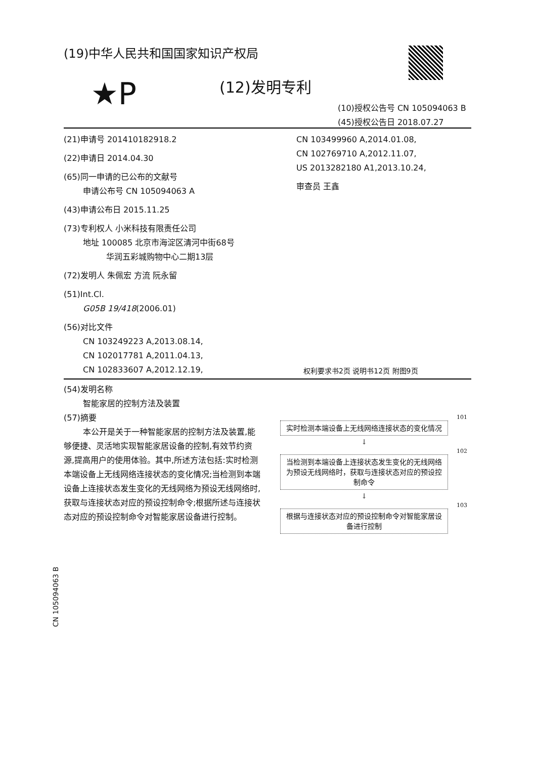(19)中华人民共和国国家知识产权局
★P (12)发明专利
(10)授权公告号 CN 105094063 B
(45)授权公告日 2018.07.27
(21)申请号 201410182918.2
(22)申请日 2014.04.30
(65)同一申请的已公布的文献号
申请公布号 CN 105094063 A
(43)申请公布日 2015.11.25
(73)专利权人 小米科技有限责任公司
地址 100085 北京市海淀区清河中街68号
华润五彩城购物中心二期13层
(72)发明人 朱佩宏 方流 阮永留
(51)Int.Cl.
G05B 19/418(2006.01)
(56)对比文件
CN 103249223 A,2013.08.14,
CN 102017781 A,2011.04.13,
CN 102833607 A,2012.12.19,
CN 103499960 A,2014.01.08,
CN 102769710 A,2012.11.07,
US 2013282180 A1,2013.10.24,
审查员 王鑫
权利要求书2页 说明书12页 附图9页
(54)发明名称
智能家居的控制方法及装置
(57)摘要
本公开是关于一种智能家居的控制方法及装置,能够便捷、灵活地实现智能家居设备的控制,有效节约资源,提高用户的使用体验。其中,所述方法包括:实时检测本端设备上无线网络连接状态的变化情况;当检测到本端设备上连接状态发生变化的无线网络为预设无线网络时,获取与连接状态对应的预设控制命令;根据所述与连接状态对应的预设控制命令对智能家居设备进行控制。
101
实时检测本端设备上无线网络连接状态的变化情况
↓
102
当检测到本端设备上连接状态发生变化的无线网络为预设无线网络时，获取与连接状态对应的预设控制命令
↓
103
根据与连接状态对应的预设控制命令对智能家居设备进行控制
CN 105094063 B